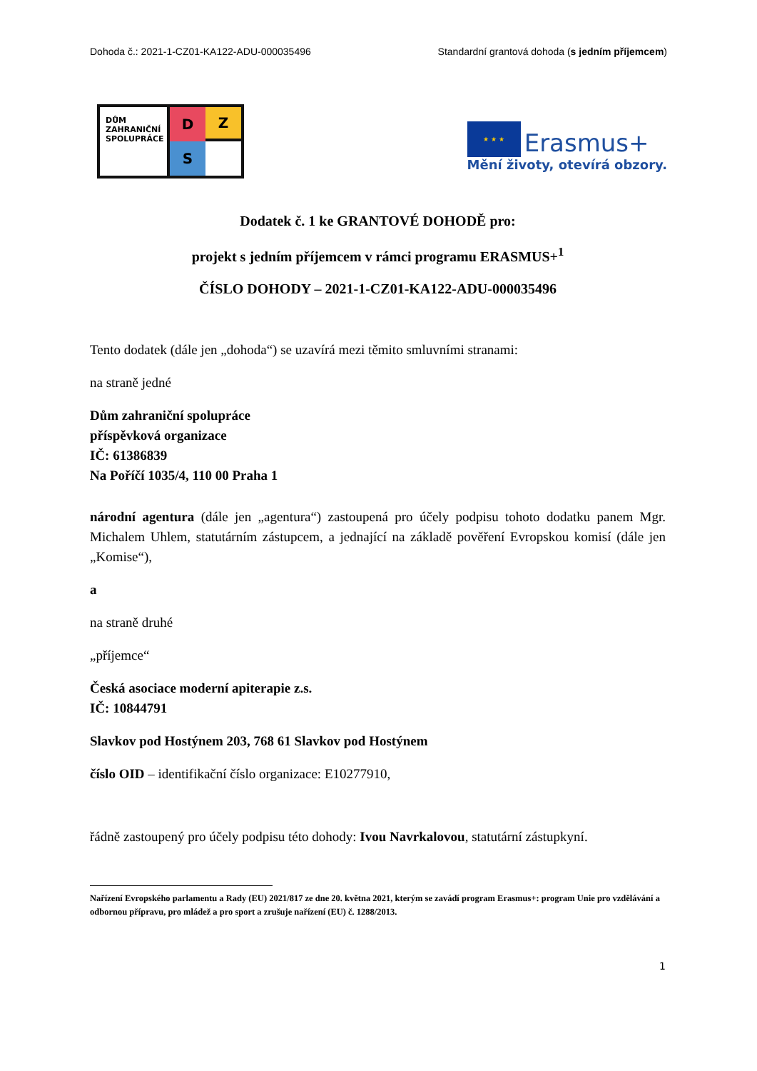Dohoda č.: 2021-1-CZ01-KA122-ADU-000035496 Standardní grantová dohoda (s jedním příjemcem)
DŮM ZAHRANIČNÍ SPOLUPRÁCE
D
Z
S
★ ★ ★ Erasmus+
Mění životy, otevírá obzory.
Dodatek č. 1 ke GRANTOVÉ DOHODĚ pro:
projekt s jedním příjemcem v rámci programu ERASMUS+<sup>1</sup>
ČÍSLO DOHODY – 2021-1-CZ01-KA122-ADU-000035496
Tento dodatek (dále jen „dohoda“) se uzavírá mezi těmito smluvními stranami:
na straně jedné
Dům zahraniční spolupráce
příspěvková organizace
IČ: 61386839
Na Poříčí 1035/4, 110 00 Praha 1
národní agentura (dále jen „agentura“) zastoupená pro účely podpisu tohoto dodatku panem Mgr. Michalem Uhlem, statutárním zástupcem, a jednající na základě pověření Evropskou komisí (dále jen „Komise“),
a
na straně druhé
„příjemce“
Česká asociace moderní apiterapie z.s.
IČ: 10844791
Slavkov pod Hostýnem 203, 768 61 Slavkov pod Hostýnem
číslo OID – identifikační číslo organizace: E10277910,
řádně zastoupený pro účely podpisu této dohody: Ivou Navrkalovou, statutární zástupkyní.
Nařízení Evropského parlamentu a Rady (EU) 2021/817 ze dne 20. května 2021, kterým se zavádí program Erasmus+: program Unie pro vzdělávání a odbornou přípravu, pro mládež a pro sport a zrušuje nařízení (EU) č. 1288/2013.
1